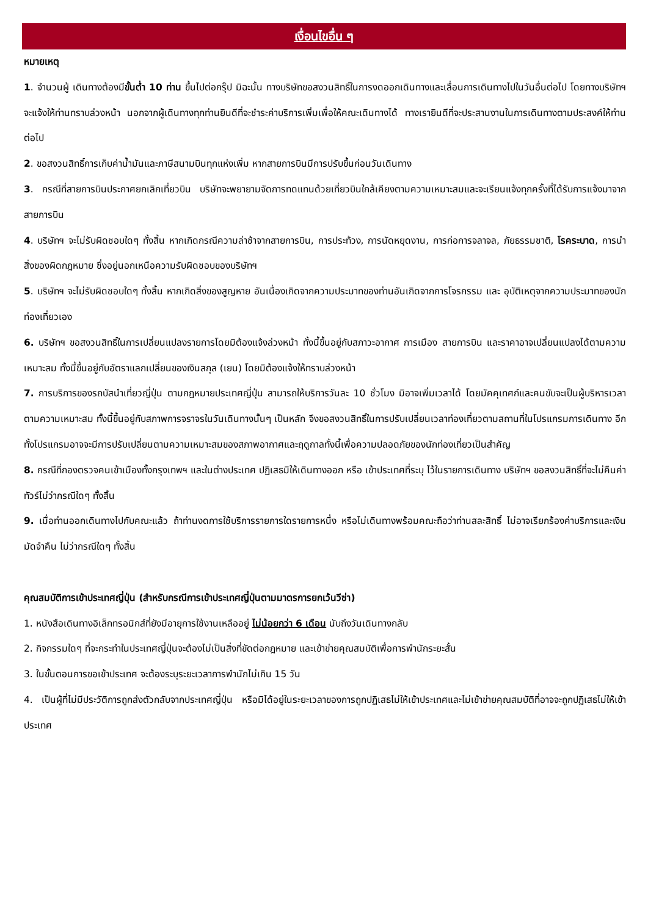เงื่อนไขอื่น ๆ
หมายเหตุ
1. จำนวนผู้ เดินทางต้องมีขั้นต่ำ 10 ท่าน ขึ้นไปต่อกรุ๊ป มิฉะนั้น ทางบริษัทขอสงวนสิทธิ์ในการงดออกเดินทางและเลื่อนการเดินทางไปในวันอื่นต่อไป โดยทางบริษัทฯ จะแจ้งให้ท่านทราบล่วงหน้า นอกจากผู้เดินทางทุกท่านยินดีที่จะชำระค่าบริการเพิ่มเพื่อให้คณะเดินทางได้ ทางเรายินดีที่จะประสานงานในการเดินทางตามประสงค์ให้ท่านต่อไป
2. ขอสงวนสิทธิ์การเก็บค่าน้ำมันและภาษีสนามบินทุกแห่งเพิ่ม หากสายการบินมีการปรับขึ้นก่อนวันเดินทาง
3. กรณีที่สายการบินประกาศยกเลิกเที่ยวบิน บริษัทจะพยายามจัดการทดแทนด้วยเที่ยวบินใกล้เคียงตามความเหมาะสมและจะเรียนแจ้งทุกครั้งที่ได้รับการแจ้งมาจากสายการบิน
4. บริษัทฯ จะไม่รับผิดชอบใดๆ ทั้งสิ้น หากเกิดกรณีความล่าช้าจากสายการบิน, การประท้วง, การนัดหยุดงาน, การก่อการจลาจล, ภัยธรรมชาติ, โรคระบาด, การนำสิ่งของผิดกฎหมาย ซึ่งอยู่นอกเหนือความรับผิดชอบของบริษัทฯ
5. บริษัทฯ จะไม่รับผิดชอบใดๆ ทั้งสิ้น หากเกิดสิ่งของสูญหาย อันเนื่องเกิดจากความประมาทของท่านอันเกิดจากการโจรกรรม และ อุบัติเหตุจากความประมาทของนักท่องเที่ยวเอง
6. บริษัทฯ ขอสงวนสิทธิ์ในการเปลี่ยนแปลงรายการโดยมิต้องแจ้งล่วงหน้า ทั้งนี้ขึ้นอยู่กับสภาวะอากาศ การเมือง สายการบิน และราคาอาจเปลี่ยนแปลงได้ตามความเหมาะสม ทั้งนี้ขึ้นอยู่กับอัตราแลกเปลี่ยนของเงินสกุล (เยน) โดยมิต้องแจ้งให้ทราบล่วงหน้า
7. การบริการของรถบัสนำเที่ยวญี่ปุ่น ตามกฎหมายประเทศญี่ปุ่น สามารถให้บริการวันละ 10 ชั่วโมง มิอาจเพิ่มเวลาได้ โดยมัคคุเทศก์และคนขับจะเป็นผู้บริหารเวลาตามความเหมาะสม ทั้งนี้ขึ้นอยู่กับสภาพการจราจรในวันเดินทางนั้นๆ เป็นหลัก จึงขอสงวนสิทธิ์ในการปรับเปลี่ยนเวลาท่องเที่ยวตามสถานที่ในโปรแกรมการเดินทาง อีกทั้งโปรแกรมอาจจะมีการปรับเปลี่ยนตามความเหมาะสมของสภาพอากาศและฤดูกาลทั้งนี้เพื่อความปลอดภัยของนักท่องเที่ยวเป็นสำคัญ
8. กรณีที่กองตรวจคนเข้าเมืองทั้งกรุงเทพฯ และในต่างประเทศ ปฏิเสธมิให้เดินทางออก หรือ เข้าประเทศที่ระบุ ไว้ในรายการเดินทาง บริษัทฯ ขอสงวนสิทธิ์ที่จะไม่คืนค่าทัวร์ไม่ว่ากรณีใดๆ ทั้งสิ้น
9. เมื่อท่านออกเดินทางไปกับคณะแล้ว ถ้าท่านงดการใช้บริการรายการใดรายการหนึ่ง หรือไม่เดินทางพร้อมคณะถือว่าท่านสละสิทธิ์ ไม่อาจเรียกร้องค่าบริการและเงินมัดจำคืน ไม่ว่ากรณีใดๆ ทั้งสิ้น
คุณสมบัติการเข้าประเทศญี่ปุ่น (สำหรับกรณีการเข้าประเทศญี่ปุ่นตามมาตรการยกเว้นวีซ่า)
1. หนังสือเดินทางอิเล็กทรอนิกส์ที่ยังมีอายุการใช้งานเหลืออยู่ ไม่น้อยกว่า 6 เดือน นับถึงวันเดินทางกลับ
2. กิจกรรมใดๆ ที่จะกระทำในประเทศญี่ปุ่นจะต้องไม่เป็นสิ่งที่ขัดต่อกฎหมาย และเข้าข่ายคุณสมบัติเพื่อการพำนักระยะสั้น
3. ในขั้นตอนการขอเข้าประเทศ จะต้องระบุระยะเวลาการพำนักไม่เกิน 15 วัน
4. เป็นผู้ที่ไม่มีประวัติการถูกส่งตัวกลับจากประเทศญี่ปุ่น หรือมิได้อยู่ในระยะเวลาของการถูกปฏิเสธไม่ให้เข้าประเทศและไม่เข้าข่ายคุณสมบัติที่อาจจะถูกปฏิเสธไม่ให้เข้าประเทศ